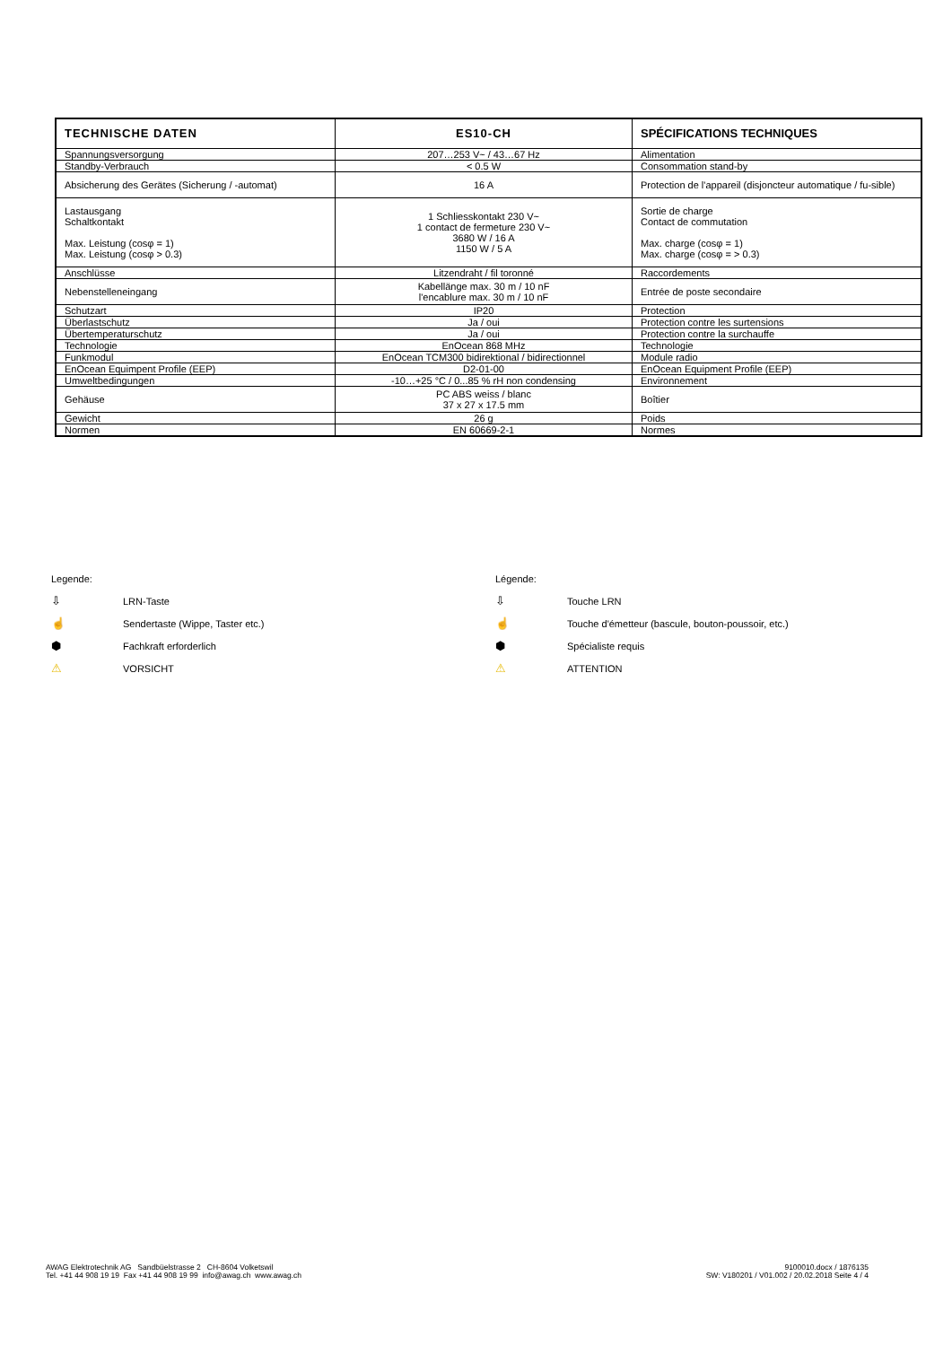| TECHNISCHE DATEN | ES10-CH | SPÉCIFICATIONS TECHNIQUES |
| --- | --- | --- |
| Spannungsversorgung | 207…253 V~ / 43…67 Hz | Alimentation |
| Standby-Verbrauch | < 0.5 W | Consommation stand-by |
| Absicherung des Gerätes (Sicherung / -automat) | 16 A | Protection de l'appareil (disjoncteur automatique / fu-sible) |
| Lastausgang Schaltkontakt Max. Leistung (cosφ = 1) Max. Leistung (cosφ > 0.3) | 1 Schliesskontakt 230 V~ 1 contact de fermeture 230 V~ 3680 W / 16 A 1150 W / 5 A | Sortie de charge Contact de commutation Max. charge (cosφ = 1) Max. charge (cosφ = > 0.3) |
| Anschlüsse | Litzendraht / fil toronné | Raccordements |
| Nebenstelleneingang | Kabellänge max. 30 m / 10 nF l'encablure max. 30 m / 10 nF | Entrée de poste secondaire |
| Schutzart | IP20 | Protection |
| Überlastschutz | Ja / oui | Protection contre les surtensions |
| Übertemperaturschutz | Ja / oui | Protection contre la surchauffe |
| Technologie | EnOcean 868 MHz | Technologie |
| Funkmodul | EnOcean TCM300 bidirektional / bidirectionnel | Module radio |
| EnOcean Equimpent Profile (EEP) | D2-01-00 | EnOcean Equipment Profile (EEP) |
| Umweltbedingungen | -10…+25 °C / 0...85 % rH non condensing | Environnement |
| Gehäuse | PC ABS weiss / blanc 37 x 27 x 17.5 mm | Boîtier |
| Gewicht | 26 g | Poids |
| Normen | EN 60669-2-1 | Normes |
Legende:
⇩ LRN-Taste
☝ Sendertaste (Wippe, Taster etc.)
⬢ Fachkraft erforderlich
⚠ VORSICHT
Légende:
⇩ Touche LRN
☝ Touche d'émetteur (bascule, bouton-poussoir, etc.)
⬢ Spécialiste requis
⚠ ATTENTION
AWAG Elektrotechnik AG Sandbüelstrasse 2 CH-8604 Volketswil
Tel. +41 44 908 19 19 Fax +41 44 908 19 99 info@awag.ch www.awag.ch
9100010.docx / 1876135
SW: V180201 / V01.002 / 20.02.2018 Seite 4 / 4